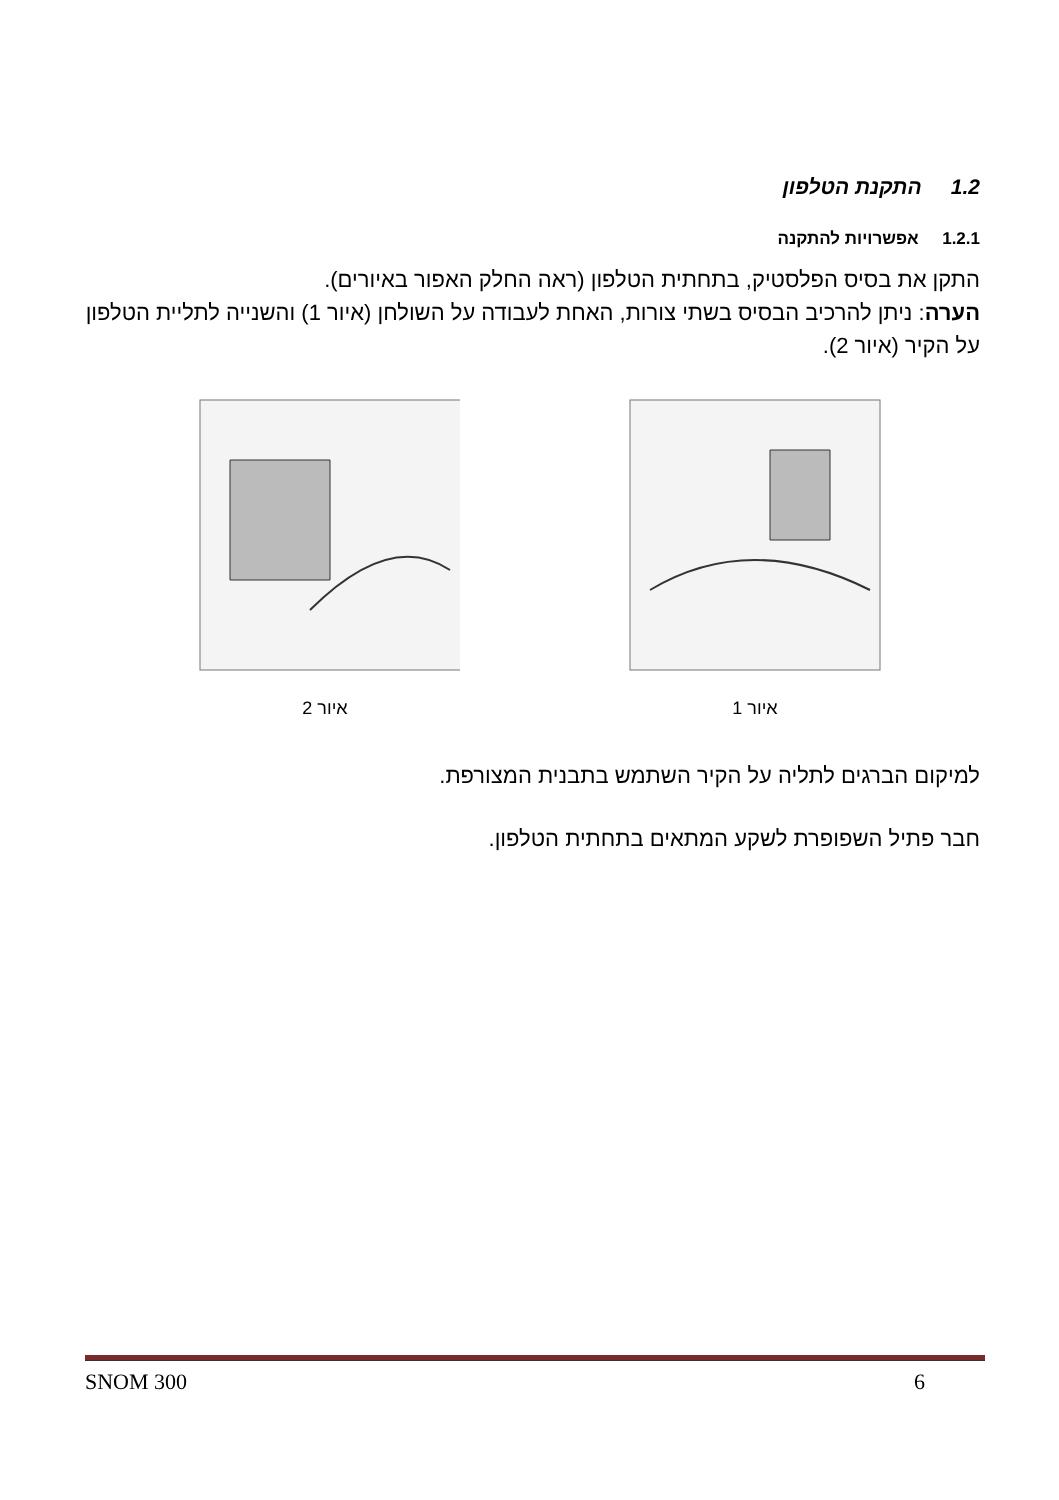1.2 התקנת הטלפון
1.2.1 אפשרויות להתקנה
התקן את בסיס הפלסטיק, בתחתית הטלפון (ראה החלק האפור באיורים).
הערה: ניתן להרכיב הבסיס בשתי צורות, האחת לעבודה על השולחן (איור 1) והשנייה לתליית הטלפון על הקיר (איור 2).
איור 1 איור 2
למיקום הברגים לתליה על הקיר השתמש בתבנית המצורפת.
חבר פתיל השפופרת לשקע המתאים בתחתית הטלפון.
SNOM 300 6